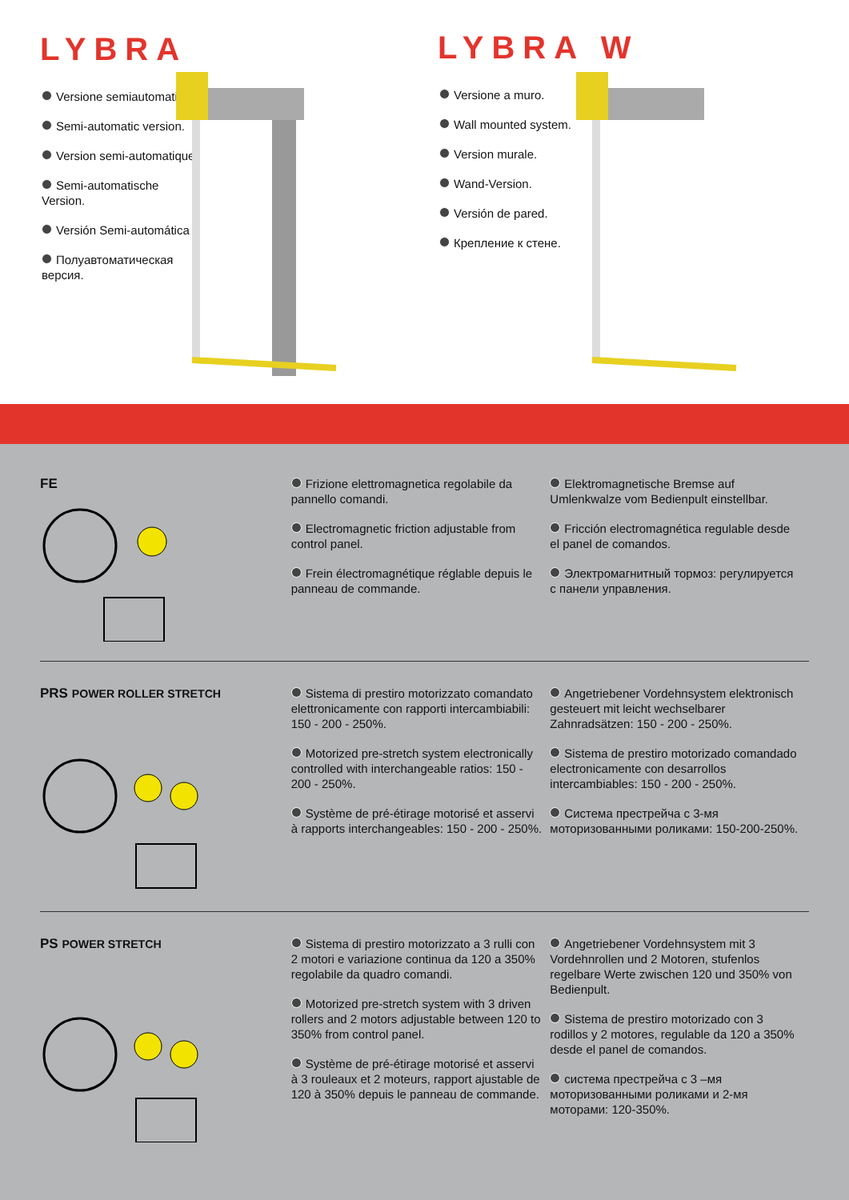LYBRA
Versione semiautomatica.
Semi-automatic version.
Version semi-automatique.
Semi-automatische Version.
Versión Semi-automática
Полуавтоматическая версия.
LYBRA W
Versione a muro.
Wall mounted system.
Version murale.
Wand-Version.
Versión de pared.
Крепление к стене.
FE Frizione elettromagnetica regolabile da pannello comandi.
Electromagnetic friction adjustable from control panel.
Frein électromagnétique réglable depuis le panneau de commande.
Elektromagnetische Bremse auf Umlenkwalze vom Bedienpult einstellbar.
Fricción electromagnética regulable desde el panel de comandos.
Электромагнитный тормоз: регулируется с панели управления.
PRS POWER ROLLER STRETCH Sistema di prestiro motorizzato comandato elettronicamente con rapporti intercambiabili: 150 - 200 - 250%.
Motorized pre-stretch system electronically controlled with interchangeable ratios: 150 - 200 - 250%.
Système de pré-étirage motorisé et asservi à rapports interchangeables: 150 - 200 - 250%.
Angetriebener Vordehnsystem elektronisch gesteuert mit leicht wechselbarer Zahnradsätzen: 150 - 200 - 250%.
Sistema de prestiro motorizado comandado electronicamente con desarrollos intercambiables: 150 - 200 - 250%.
Система преcтрейча с 3-мя моторизованными роликами: 150-200-250%.
PS POWER STRETCH Sistema di prestiro motorizzato a 3 rulli con 2 motori e variazione continua da 120 a 350% regolabile da quadro comandi.
Motorized pre-stretch system with 3 driven rollers and 2 motors adjustable between 120 to 350% from control panel.
Système de pré-étirage motorisé et asservi à 3 rouleaux et 2 moteurs, rapport ajustable de 120 à 350% depuis le panneau de commande.
Angetriebener Vordehnsystem mit 3 Vordehnrollen und 2 Motoren, stufenlos regelbare Werte zwischen 120 und 350% von Bedienpult.
Sistema de prestiro motorizado con 3 rodillos y 2 motores, regulable da 120 a 350% desde el panel de comandos.
система преcтрейча с 3 –мя моторизованными роликами и 2-мя моторами: 120-350%.